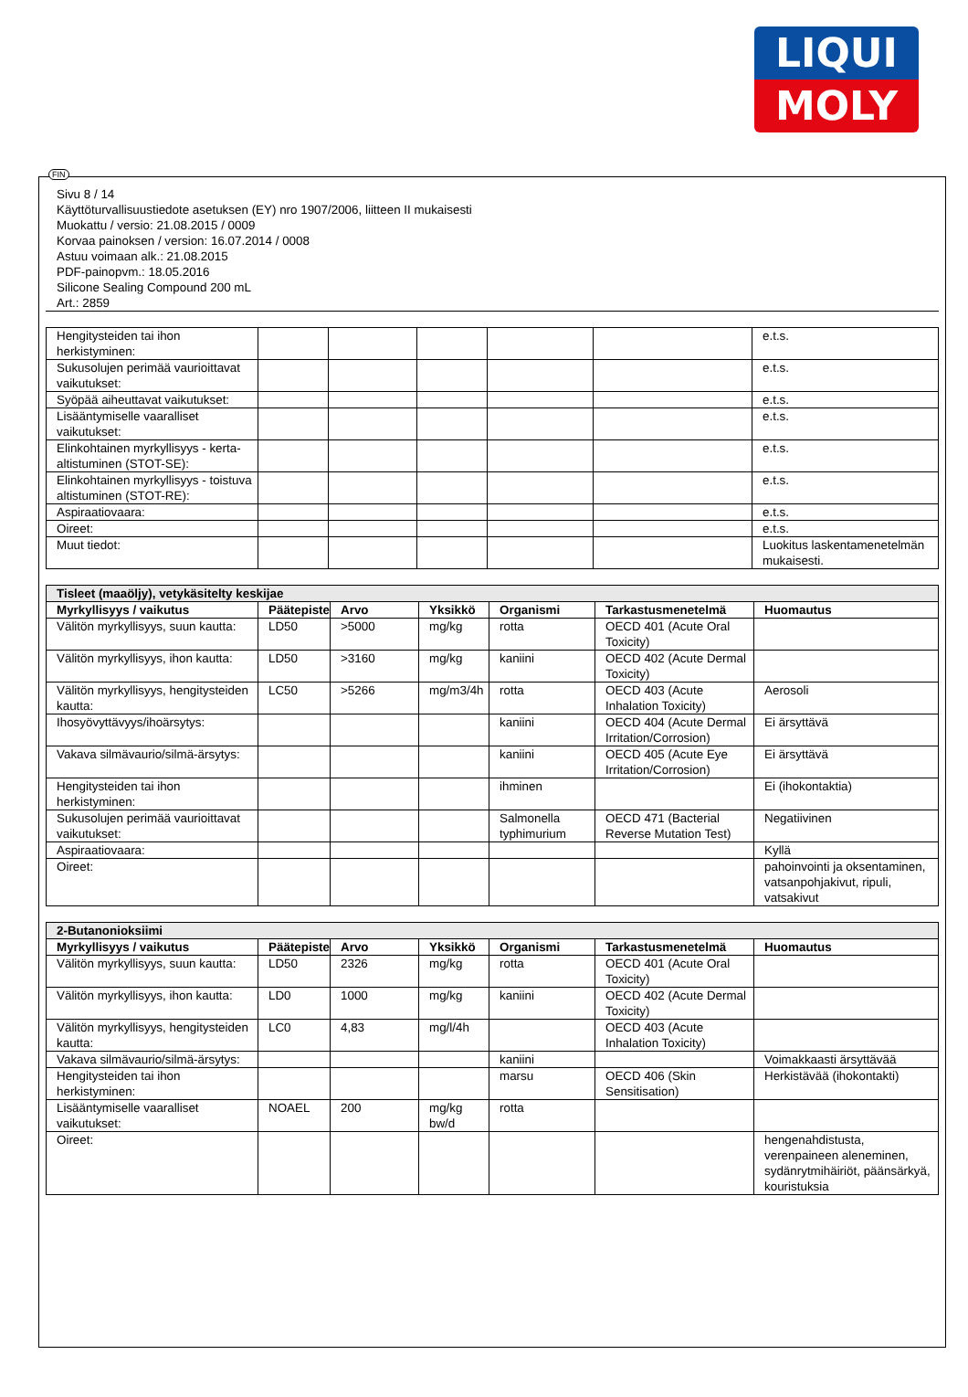LIQUI
MOLY
FIN
Sivu 8 / 14
Käyttöturvallisuustiedote asetuksen (EY) nro 1907/2006, liitteen II mukaisesti
Muokattu / versio: 21.08.2015 / 0009
Korvaa painoksen / version: 16.07.2014 / 0008
Astuu voimaan alk.: 21.08.2015
PDF-painopvm.: 18.05.2016
Silicone Sealing Compound 200 mL
Art.: 2859
| Hengitysteiden tai ihon herkistyminen: | | | | | | e.t.s. |
| Sukusolujen perimää vaurioittavat vaikutukset: | | | | | | e.t.s. |
| Syöpää aiheuttavat vaikutukset: | | | | | | e.t.s. |
| Lisääntymiselle vaaralliset vaikutukset: | | | | | | e.t.s. |
| Elinkohtainen myrkyllisyys - kerta-altistuminen (STOT-SE): | | | | | | e.t.s. |
| Elinkohtainen myrkyllisyys - toistuva altistuminen (STOT-RE): | | | | | | e.t.s. |
| Aspiraatiovaara: | | | | | | e.t.s. |
| Oireet: | | | | | | e.t.s. |
| Muut tiedot: | | | | | | Luokitus laskentamenetelmän mukaisesti. |
| Tisleet (maaöljy), vetykäsitelty keskijae | | | | | | |
| Myrkyllisyys / vaikutus | Päätepiste | Arvo | Yksikkö | Organismi | Tarkastusmenetelmä | Huomautus |
| Välitön myrkyllisyys, suun kautta: | LD50 | >5000 | mg/kg | rotta | OECD 401 (Acute Oral Toxicity) | |
| Välitön myrkyllisyys, ihon kautta: | LD50 | >3160 | mg/kg | kaniini | OECD 402 (Acute Dermal Toxicity) | |
| Välitön myrkyllisyys, hengitysteiden kautta: | LC50 | >5266 | mg/m3/4h | rotta | OECD 403 (Acute Inhalation Toxicity) | Aerosoli |
| Ihosyövyttävyys/ihoärsytys: | | | | kaniini | OECD 404 (Acute Dermal Irritation/Corrosion) | Ei ärsyttävä |
| Vakava silmävaurio/silmä-ärsytys: | | | | kaniini | OECD 405 (Acute Eye Irritation/Corrosion) | Ei ärsyttävä |
| Hengitysteiden tai ihon herkistyminen: | | | | ihminen | | Ei (ihokontaktia) |
| Sukusolujen perimää vaurioittavat vaikutukset: | | | | Salmonella typhimurium | OECD 471 (Bacterial Reverse Mutation Test) | Negatiivinen |
| Aspiraatiovaara: | | | | | | Kyllä |
| Oireet: | | | | | | pahoinvointi ja oksentaminen, vatsanpohjakivut, ripuli, vatsakivut |
| 2-Butanonioksiimi | | | | | | |
| Myrkyllisyys / vaikutus | Päätepiste | Arvo | Yksikkö | Organismi | Tarkastusmenetelmä | Huomautus |
| Välitön myrkyllisyys, suun kautta: | LD50 | 2326 | mg/kg | rotta | OECD 401 (Acute Oral Toxicity) | |
| Välitön myrkyllisyys, ihon kautta: | LD0 | 1000 | mg/kg | kaniini | OECD 402 (Acute Dermal Toxicity) | |
| Välitön myrkyllisyys, hengitysteiden kautta: | LC0 | 4,83 | mg/l/4h | | OECD 403 (Acute Inhalation Toxicity) | |
| Vakava silmävaurio/silmä-ärsytys: | | | | kaniini | | Voimakkaasti ärsyttävää |
| Hengitysteiden tai ihon herkistyminen: | | | | marsu | OECD 406 (Skin Sensitisation) | Herkistävää (ihokontakti) |
| Lisääntymiselle vaaralliset vaikutukset: | NOAEL | 200 | mg/kg bw/d | rotta | | |
| Oireet: | | | | | | hengenahdistusta, verenpaineen aleneminen, sydänrytmihäiriöt, päänsärkyä, kouristuksia |